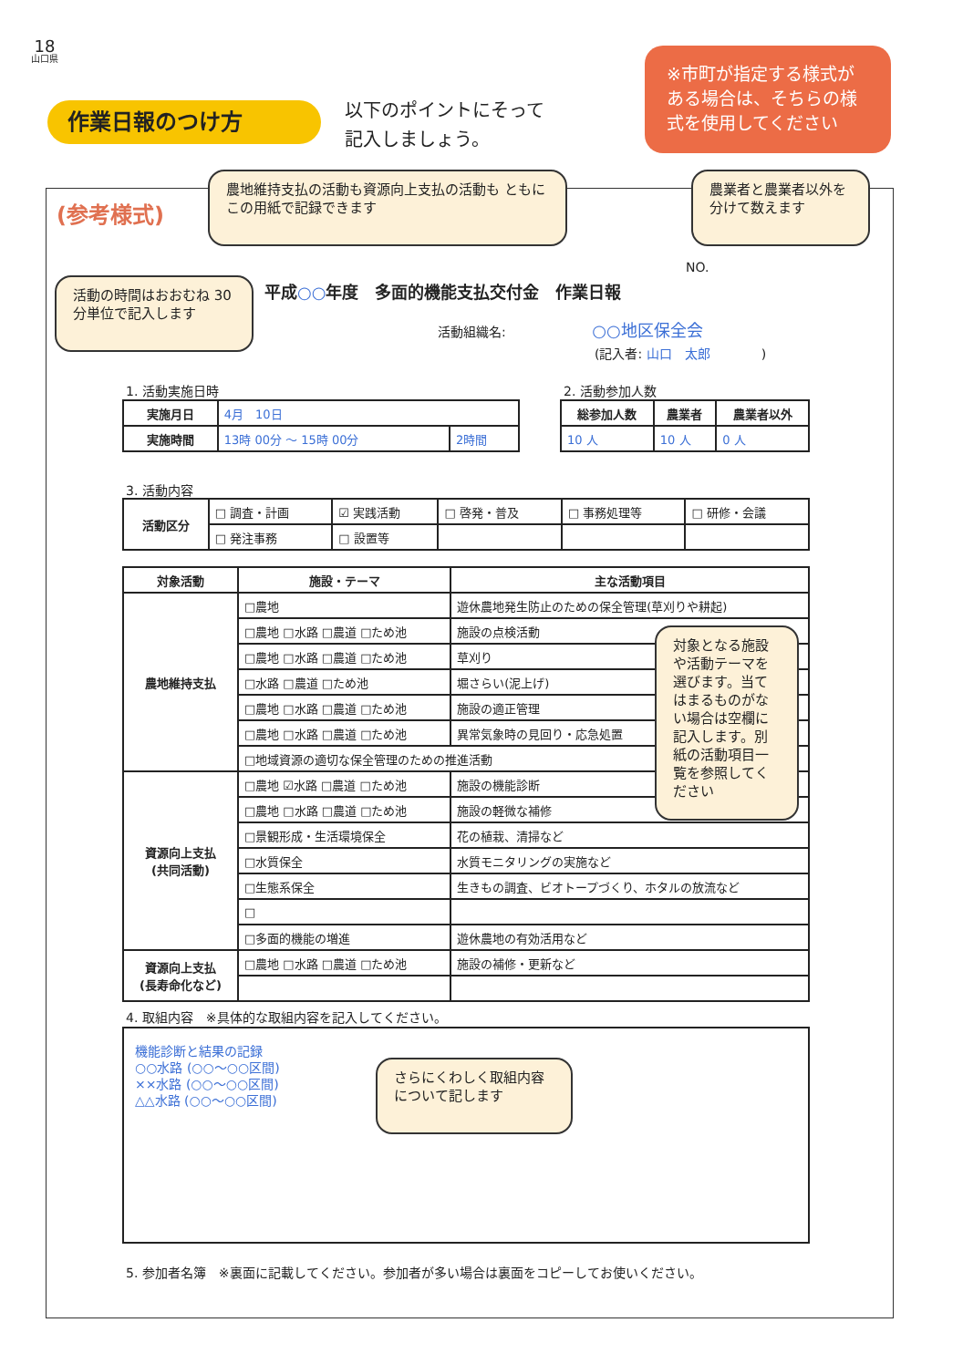18
山口県
作業日報のつけ方
以下のポイントにそって
記入しましょう。
※市町が指定する様式が ある場合は、そちらの様式を使用してください
(参考様式)
農地維持支払の活動も資源向上支払の活動も ともにこの用紙で記録できます
農業者と農業者以外を分けて数えます
活動の時間はおおむね 30分単位で記入します
NO.
平成○○年度　多面的機能支払交付金　作業日報
活動組織名: ○○地区保全会
(記入者: 山口　太郎　　　　)
1. 活動実施日時 2. 活動参加人数
| 実施月日 | 4月 10日 | |
| 実施時間 | 13時 00分 ～ 15時 00分 | 2時間 |
| 総参加人数 | 農業者 | 農業者以外 |
| --- | --- | --- |
| 10 人 | 10 人 | 0 人 |
3. 活動内容
| 活動区分 | □ 調査・計画 | ☑ 実践活動 | □ 啓発・普及 | □ 事務処理等 | □ 研修・会議 |
| | □ 発注事務 | □ 設置等 | | | |
| 対象活動 | 施設・テーマ | 主な活動項目 |
| --- | --- | --- |
| 農地維持支払 | □農地 | 遊休農地発生防止のための保全管理(草刈りや耕起) |
| | □農地 □水路 □農道 □ため池 | 施設の点検活動 |
| | □農地 □水路 □農道 □ため池 | 草刈り |
| | □水路 □農道 □ため池 | 堀さらい(泥上げ) |
| | □農地 □水路 □農道 □ため池 | 施設の適正管理 |
| | □農地 □水路 □農道 □ため池 | 異常気象時の見回り・応急処置 |
| | □地域資源の適切な保全管理のための推進活動 | |
| 資源向上支払 (共同活動) | □農地 ☑水路 □農道 □ため池 | 施設の機能診断 |
| | □農地 □水路 □農道 □ため池 | 施設の軽微な補修 |
| | □景観形成・生活環境保全 | 花の植栽、清掃など |
| | □水質保全 | 水質モニタリングの実施など |
| | □生態系保全 | 生きもの調査、ビオトープづくり、ホタルの放流など |
| | □ | |
| | □多面的機能の増進 | 遊休農地の有効活用など |
| 資源向上支払 (長寿命化など) | □農地 □水路 □農道 □ため池 | 施設の補修・更新など |
対象となる施設や活動テーマを選びます。当てはまるものがない場合は空欄に記入します。別紙の活動項目一覧を参照してください
4. 取組内容　※具体的な取組内容を記入してください。
機能診断と結果の記録
○○水路 (○○～○○区間)
××水路 (○○～○○区間)
△△水路 (○○～○○区間)
さらにくわしく取組内容について記します
5. 参加者名簿　※裏面に記載してください。参加者が多い場合は裏面をコピーしてお使いください。